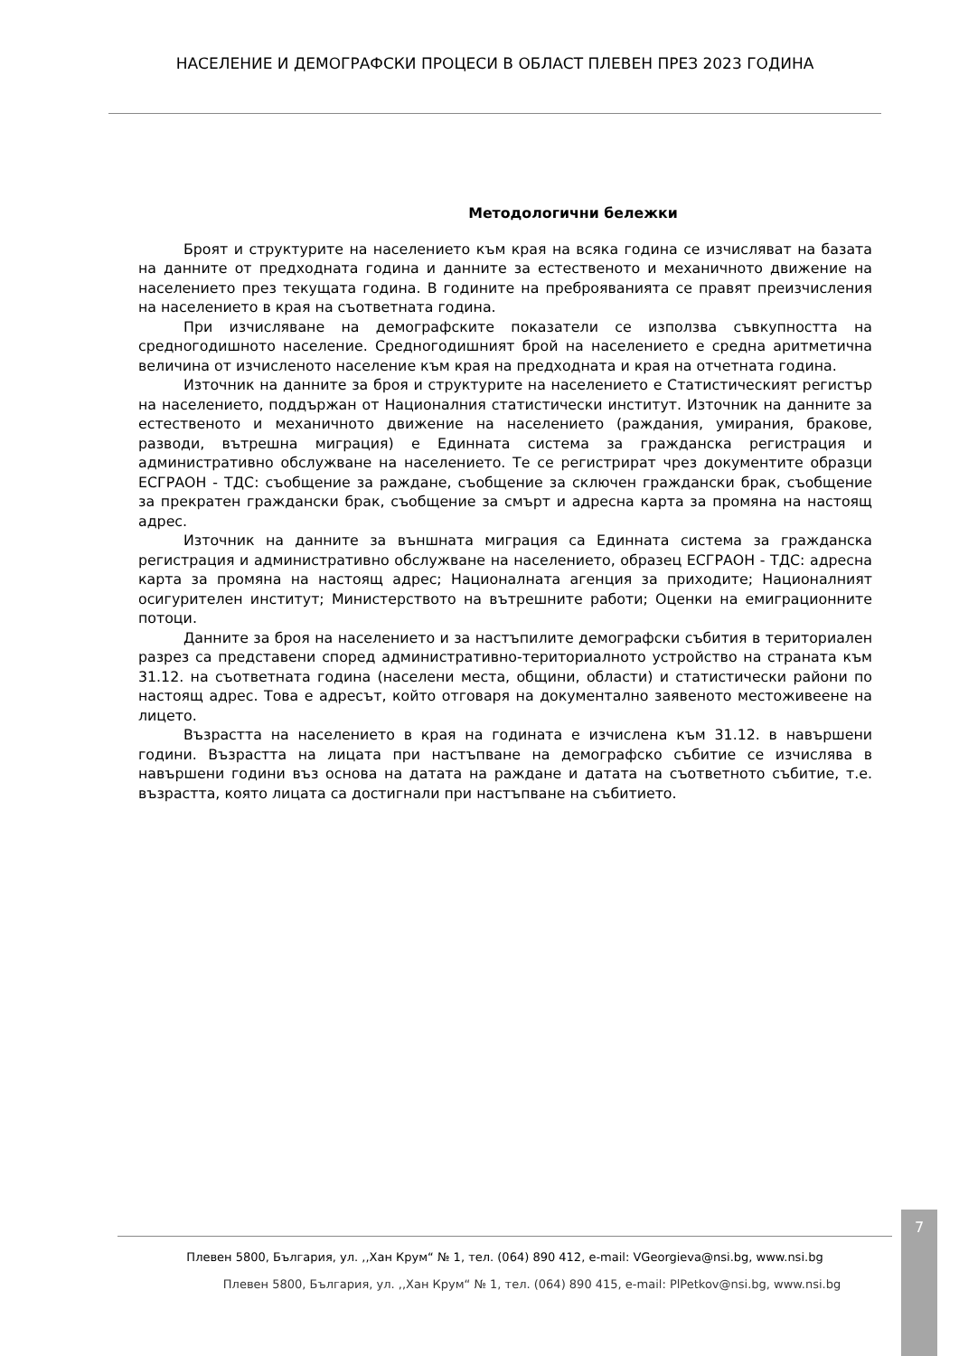НАСЕЛЕНИЕ И ДЕМОГРАФСКИ ПРОЦЕСИ В ОБЛАСТ ПЛЕВЕН ПРЕЗ 2023 ГОДИНА
Методологични бележки
Броят и структурите на населението към края на всяка година се изчисляват на базата на данните от предходната година и данните за естественото и механичното движение на населението през текущата година. В годините на преброяванията се правят преизчисления на населението в края на съответната година.
При изчисляване на демографските показатели се използва съвкупността на средногодишното население. Средногодишният брой на населението е средна аритметична величина от изчисленото население към края на предходната и края на отчетната година.
Източник на данните за броя и структурите на населението е Статистическият регистър на населението, поддържан от Националния статистически институт. Източник на данните за естественото и механичното движение на населението (раждания, умирания, бракове, разводи, вътрешна миграция) е Единната система за гражданска регистрация и административно обслужване на населението. Те се регистрират чрез документите образци ЕСГРАОН - ТДС: съобщение за раждане, съобщение за сключен граждански брак, съобщение за прекратен граждански брак, съобщение за смърт и адресна карта за промяна на настоящ адрес.
Източник на данните за външната миграция са Единната система за гражданска регистрация и административно обслужване на населението, образец ЕСГРАОН - ТДС: адресна карта за промяна на настоящ адрес; Националната агенция за приходите; Националният осигурителен институт; Министерството на вътрешните работи; Оценки на емиграционните потоци.
Данните за броя на населението и за настъпилите демографски събития в териториален разрез са представени според административно-териториалното устройство на страната към 31.12. на съответната година (населени места, общини, области) и статистически райони по настоящ адрес. Това е адресът, който отговаря на документално заявеното местоживеене на лицето.
Възрастта на населението в края на годината е изчислена към 31.12. в навършени години. Възрастта на лицата при настъпване на демографско събитие се изчислява в навършени години въз основа на датата на раждане и датата на съответното събитие, т.е. възрастта, която лицата са достигнали при настъпване на събитието.
Плевен 5800, България, ул. ,,Хан Крум“ № 1, тел. (064) 890 412, e-mail: VGeorgieva@nsi.bg, www.nsi.bg
Плевен 5800, България, ул. ,,Хан Крум“ № 1, тел. (064) 890 415, e-mail: PlPetkov@nsi.bg, www.nsi.bg
7